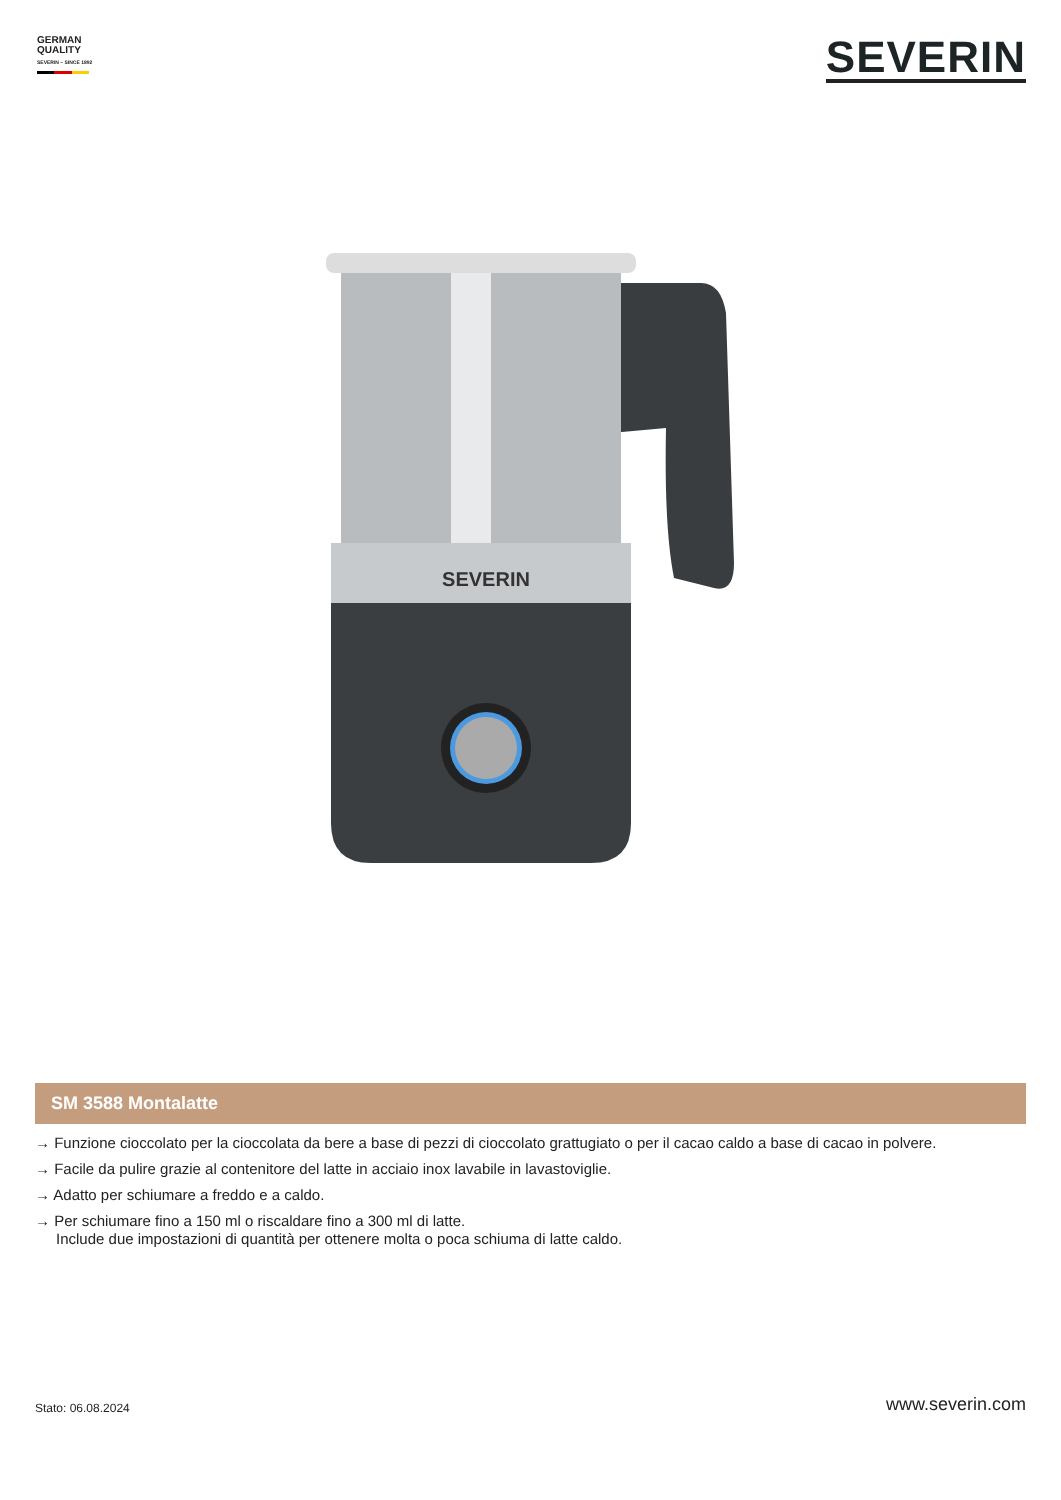GERMAN
QUALITY
SEVERIN – SINCE 1892
SEVERIN
SEVERIN
SM 3588 Montalatte
→ Funzione cioccolato per la cioccolata da bere a base di pezzi di cioccolato grattugiato o per il cacao caldo a base di cacao in polvere.
→ Facile da pulire grazie al contenitore del latte in acciaio inox lavabile in lavastoviglie.
→ Adatto per schiumare a freddo e a caldo.
→ Per schiumare fino a 150 ml o riscaldare fino a 300 ml di latte.
Include due impostazioni di quantità per ottenere molta o poca schiuma di latte caldo.
Stato: 06.08.2024 www.severin.com